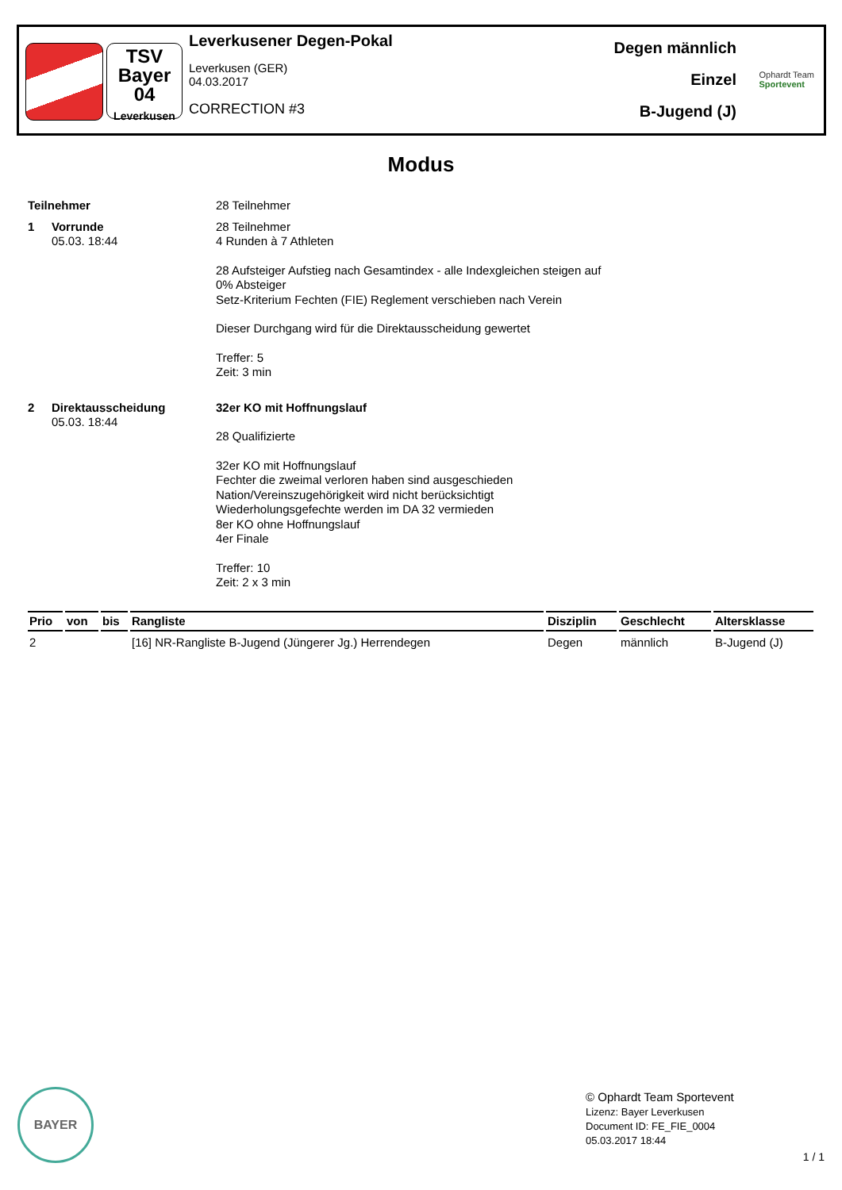TSV
Bayer
04
Leverkusen
Leverkusener Degen-Pokal
Leverkusen (GER)
04.03.2017
CORRECTION #3
Degen männlich
Einzel
B-Jugend (J)
Ophardt Team
Sportevent
Modus
Teilnehmer 28 Teilnehmer
1 Vorrunde
05.03. 18:44
28 Teilnehmer
4 Runden à 7 Athleten
28 Aufsteiger Aufstieg nach Gesamtindex - alle Indexgleichen steigen auf
0% Absteiger
Setz-Kriterium Fechten (FIE) Reglement verschieben nach Verein
Dieser Durchgang wird für die Direktausscheidung gewertet
Treffer: 5
Zeit: 3 min
2 Direktausscheidung
05.03. 18:44
32er KO mit Hoffnungslauf
28 Qualifizierte
32er KO mit Hoffnungslauf
Fechter die zweimal verloren haben sind ausgeschieden
Nation/Vereinszugehörigkeit wird nicht berücksichtigt
Wiederholungsgefechte werden im DA 32 vermieden
8er KO ohne Hoffnungslauf
4er Finale
Treffer: 10
Zeit: 2 x 3 min
| Prio | von | bis | Rangliste | Disziplin | Geschlecht | Altersklasse |
| --- | --- | --- | --- | --- | --- | --- |
| 2 | | | [16] NR-Rangliste B-Jugend (Jüngerer Jg.) Herrendegen | Degen | männlich | B-Jugend (J) |
BAYER
© Ophardt Team Sportevent
Lizenz: Bayer Leverkusen
Document ID: FE_FIE_0004
05.03.2017 18:44
1 / 1